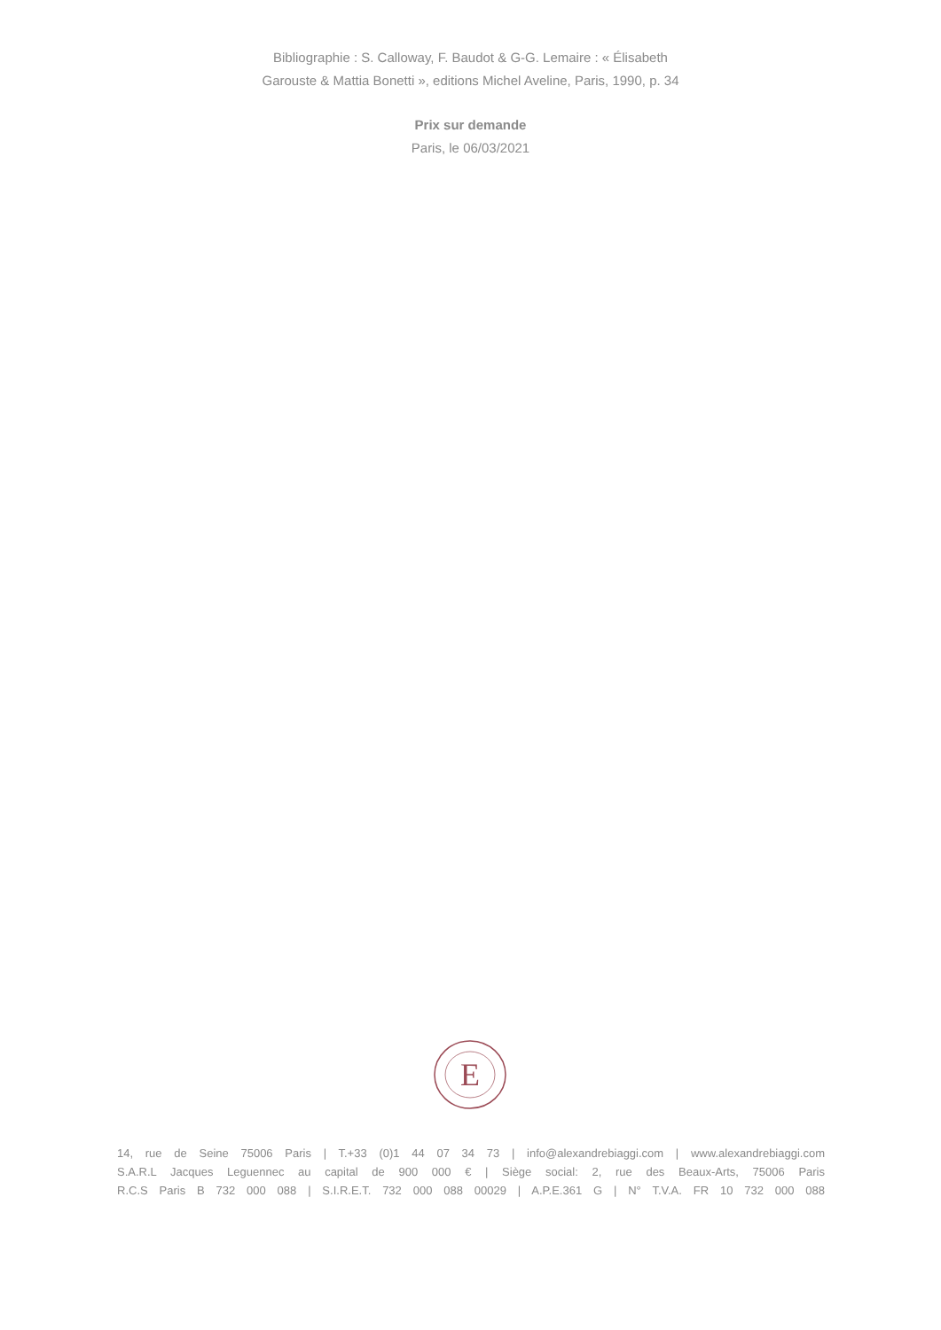Bibliographie : S. Calloway, F. Baudot & G-G. Lemaire : « Élisabeth
Garouste & Mattia Bonetti », editions Michel Aveline, Paris, 1990, p. 34
Prix sur demande
Paris, le 06/03/2021
E
14, rue de Seine 75006 Paris | T.+33 (0)1 44 07 34 73 | info@alexandrebiaggi.com | www.alexandrebiaggi.com
S.A.R.L Jacques Leguennec au capital de 900 000 € | Siège social: 2, rue des Beaux-Arts, 75006 Paris
R.C.S Paris B 732 000 088 | S.I.R.E.T. 732 000 088 00029 | A.P.E.361 G | N° T.V.A. FR 10 732 000 088